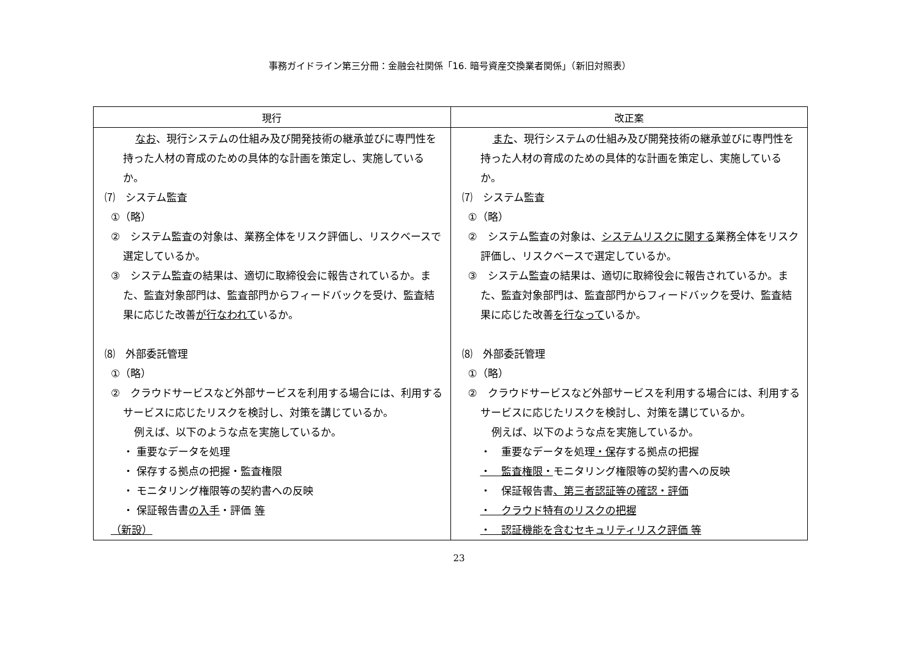事務ガイドライン第三分冊：金融会社関係「16. 暗号資産交換業者関係」（新旧対照表）
| 現行 | 改正案 |
| --- | --- |
| なお 、現行システムの仕組み及び開発技術の継承並びに専門性を持った人材の育成のための具体的な計画を策定し、実施しているか。 ⑺ システム監査 ①（略） ② システム監査の対象は、業務全体をリスク評価し、リスクベースで選定しているか。 ③ システム監査の結果は、適切に取締役会に報告されているか。また、監査対象部門は、監査部門からフィードバックを受け、監査結果に応じた改善 が行なわれて いるか。 ⑻ 外部委託管理 ①（略） ② クラウドサービスなど外部サービスを利用する場合には、利用するサービスに応じたリスクを検討し、対策を講じているか。 例えば、以下のような点を実施しているか。 ・ 重要なデータを処理 ・ 保存する拠点の把握・監査権限 ・ モニタリング権限等の契約書への反映 ・ 保証報告書 の入手 ・評価 等 （新設） | また 、現行システムの仕組み及び開発技術の継承並びに専門性を持った人材の育成のための具体的な計画を策定し、実施しているか。 ⑺ システム監査 ①（略） ② システム監査の対象は、 システムリスクに関する 業務全体をリスク評価し、リスクベースで選定しているか。 ③ システム監査の結果は、適切に取締役会に報告されているか。また、監査対象部門は、監査部門からフィードバックを受け、監査結果に応じた改善 を行なって いるか。 ⑻ 外部委託管理 ①（略） ② クラウドサービスなど外部サービスを利用する場合には、利用するサービスに応じたリスクを検討し、対策を講じているか。 例えば、以下のような点を実施しているか。 ・ 重要なデータを処理 ・保 存する拠点の把握 ・ 監査権限・ モニタリング権限等の契約書への反映 ・ 保証報告書 、第三者認証等の確認・評価 ・ クラウド特有のリスクの把握 ・ 認証機能を含むセキュリティリスク評価 等 |
23